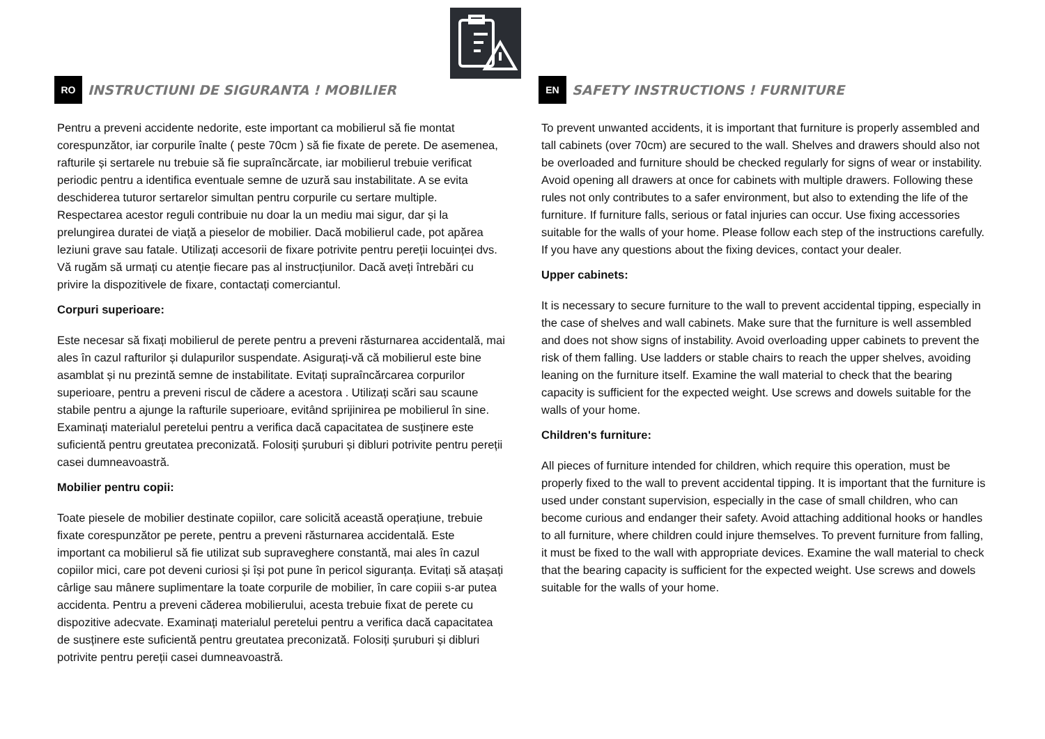RO INSTRUCTIUNI DE SIGURANTA ! MOBILIER
Pentru a preveni accidente nedorite, este important ca mobilierul să fie montat corespunzător, iar corpurile înalte ( peste 70cm ) să fie fixate de perete. De asemenea, rafturile și sertarele nu trebuie să fie supraîncărcate, iar mobilierul trebuie verificat periodic pentru a identifica eventuale semne de uzură sau instabilitate. A se evita deschiderea tuturor sertarelor simultan pentru corpurile cu sertare multiple. Respectarea acestor reguli contribuie nu doar la un mediu mai sigur, dar și la prelungirea duratei de viață a pieselor de mobilier. Dacă mobilierul cade, pot apărea leziuni grave sau fatale. Utilizați accesorii de fixare potrivite pentru pereții locuinței dvs. Vă rugăm să urmați cu atenție fiecare pas al instrucțiunilor. Dacă aveți întrebări cu privire la dispozitivele de fixare, contactați comerciantul.
Corpuri superioare:
Este necesar să fixați mobilierul de perete pentru a preveni răsturnarea accidentală, mai ales în cazul rafturilor și dulapurilor suspendate. Asigurați-vă că mobilierul este bine asamblat și nu prezintă semne de instabilitate. Evitați supraîncărcarea corpurilor superioare, pentru a preveni riscul de cădere a acestora . Utilizați scări sau scaune stabile pentru a ajunge la rafturile superioare, evitând sprijinirea pe mobilierul în sine. Examinați materialul peretelui pentru a verifica dacă capacitatea de susținere este suficientă pentru greutatea preconizată. Folosiți șuruburi și dibluri potrivite pentru pereții casei dumneavoastră.
Mobilier pentru copii:
Toate piesele de mobilier destinate copiilor, care solicită această operațiune, trebuie fixate corespunzător pe perete, pentru a preveni răsturnarea accidentală. Este important ca mobilierul să fie utilizat sub supraveghere constantă, mai ales în cazul copiilor mici, care pot deveni curiosi și își pot pune în pericol siguranța. Evitați să atașați cârlige sau mânere suplimentare la toate corpurile de mobilier, în care copiii s-ar putea accidenta. Pentru a preveni căderea mobilierului, acesta trebuie fixat de perete cu dispozitive adecvate. Examinați materialul peretelui pentru a verifica dacă capacitatea de susținere este suficientă pentru greutatea preconizată. Folosiți șuruburi și dibluri potrivite pentru pereții casei dumneavoastră.
EN SAFETY INSTRUCTIONS ! FURNITURE
To prevent unwanted accidents, it is important that furniture is properly assembled and tall cabinets (over 70cm) are secured to the wall. Shelves and drawers should also not be overloaded and furniture should be checked regularly for signs of wear or instability. Avoid opening all drawers at once for cabinets with multiple drawers. Following these rules not only contributes to a safer environment, but also to extending the life of the furniture. If furniture falls, serious or fatal injuries can occur. Use fixing accessories suitable for the walls of your home. Please follow each step of the instructions carefully. If you have any questions about the fixing devices, contact your dealer.
Upper cabinets:
It is necessary to secure furniture to the wall to prevent accidental tipping, especially in the case of shelves and wall cabinets. Make sure that the furniture is well assembled and does not show signs of instability. Avoid overloading upper cabinets to prevent the risk of them falling. Use ladders or stable chairs to reach the upper shelves, avoiding leaning on the furniture itself. Examine the wall material to check that the bearing capacity is sufficient for the expected weight. Use screws and dowels suitable for the walls of your home.
Children's furniture:
All pieces of furniture intended for children, which require this operation, must be properly fixed to the wall to prevent accidental tipping. It is important that the furniture is used under constant supervision, especially in the case of small children, who can become curious and endanger their safety. Avoid attaching additional hooks or handles to all furniture, where children could injure themselves. To prevent furniture from falling, it must be fixed to the wall with appropriate devices. Examine the wall material to check that the bearing capacity is sufficient for the expected weight. Use screws and dowels suitable for the walls of your home.